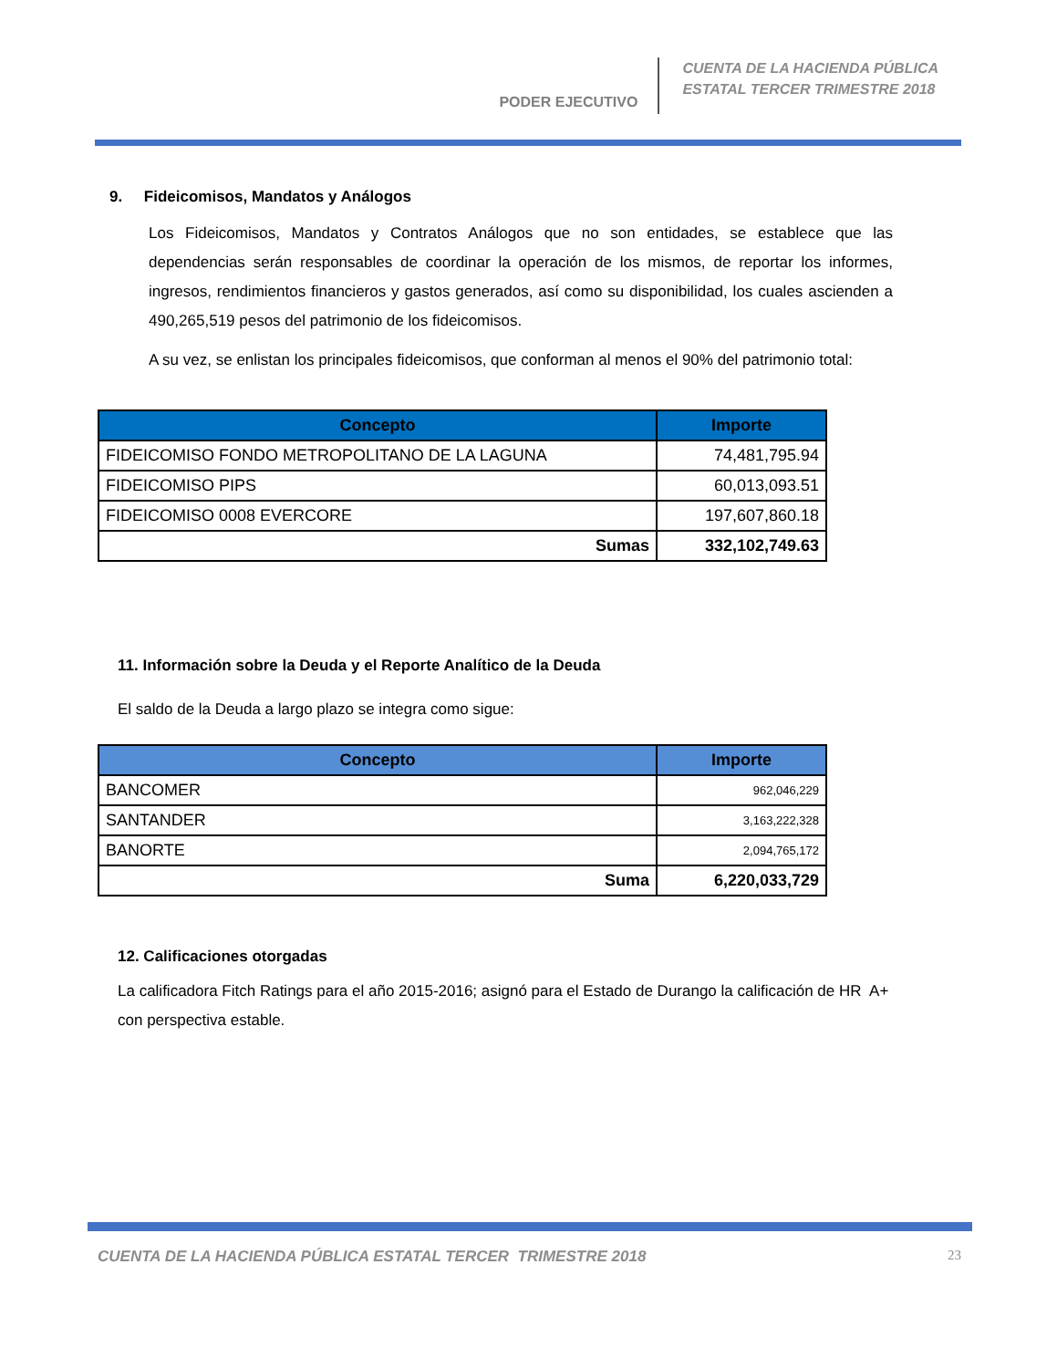PODER EJECUTIVO
CUENTA DE LA HACIENDA PÚBLICA
ESTATAL TERCER TRIMESTRE 2018
9. Fideicomisos, Mandatos y Análogos
Los Fideicomisos, Mandatos y Contratos Análogos que no son entidades, se establece que las dependencias serán responsables de coordinar la operación de los mismos, de reportar los informes, ingresos, rendimientos financieros y gastos generados, así como su disponibilidad, los cuales ascienden a 490,265,519 pesos del patrimonio de los fideicomisos.
A su vez, se enlistan los principales fideicomisos, que conforman al menos el 90% del patrimonio total:
| Concepto | Importe |
| --- | --- |
| FIDEICOMISO FONDO METROPOLITANO DE LA LAGUNA | 74,481,795.94 |
| FIDEICOMISO PIPS | 60,013,093.51 |
| FIDEICOMISO 0008 EVERCORE | 197,607,860.18 |
| Sumas | 332,102,749.63 |
11. Información sobre la Deuda y el Reporte Analítico de la Deuda
El saldo de la Deuda a largo plazo se integra como sigue:
| Concepto | Importe |
| --- | --- |
| BANCOMER | 962,046,229 |
| SANTANDER | 3,163,222,328 |
| BANORTE | 2,094,765,172 |
| Suma | 6,220,033,729 |
12. Calificaciones otorgadas
La calificadora Fitch Ratings para el año 2015-2016; asignó para el Estado de Durango la calificación de HR A+ con perspectiva estable.
CUENTA DE LA HACIENDA PÚBLICA ESTATAL TERCER TRIMESTRE 2018 23